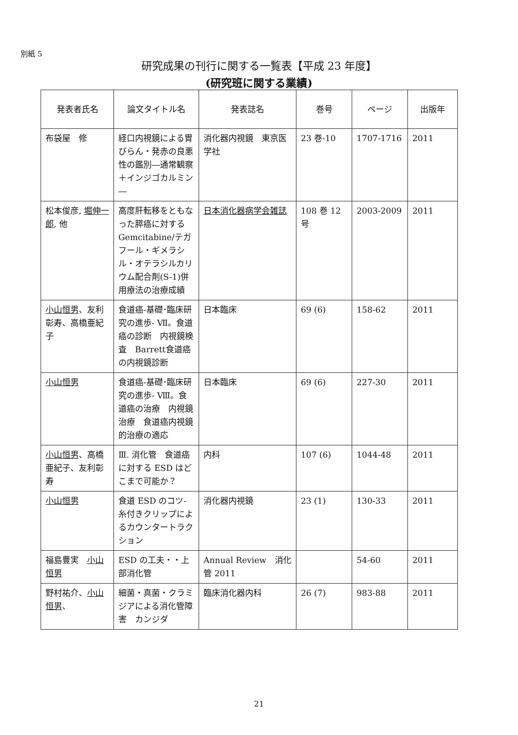別紙 5
研究成果の刊行に関する一覧表【平成 23 年度】
(研究班に関する業績)
| 発表者氏名 | 論文タイトル名 | 発表誌名 | 巻号 | ページ | 出版年 |
| --- | --- | --- | --- | --- | --- |
| 布袋屋 修 | 経口内視鏡による胃びらん・発赤の良悪性の鑑別―通常観察＋インジゴカルミン― | 消化器内視鏡 東京医学社 | 23 巻-10 | 1707-1716 | 2011 |
| 松本俊彦, 堀伸一郎 , 他 | 高度肝転移をともなった膵癌に対する Gemcitabine/テガフール・ギメラシル・オテラシルカリウム配合剤(S-1)併用療法の治療成績 | 日本消化器病学会雑誌 | 108 巻 12 号 | 2003-2009 | 2011 |
| 小山恒男 、友利彰寿、高橋亜紀子 | 食道癌-基礎･臨床研究の進歩- Ⅶ。食道癌の診断 内視鏡検査 Barrett食道癌の内視鏡診断 | 日本臨床 | 69 (6) | 158-62 | 2011 |
| 小山恒男 | 食道癌-基礎･臨床研究の進歩- Ⅷ。食道癌の治療 内視鏡治療 食道癌内視鏡的治療の適応 | 日本臨床 | 69 (6) | 227-30 | 2011 |
| 小山恒男 、高橋亜紀子、友利彰寿 | Ⅲ. 消化管 食道癌に対する ESD はどこまで可能か？ | 内科 | 107 (6) | 1044-48 | 2011 |
| 小山恒男 | 食道 ESD のコツ-糸付きクリップによるカウンタートラクション | 消化器内視鏡 | 23 (1) | 130-33 | 2011 |
| 福島豊実 小山恒男 | ESD の工夫・・上部消化管 | Annual Review 消化管 2011 | | 54-60 | 2011 |
| 野村祐介、 小山恒男 、 | 細菌・真菌・クラミジアによる消化管障害 カンジダ | 臨床消化器内科 | 26 (7) | 983-88 | 2011 |
21